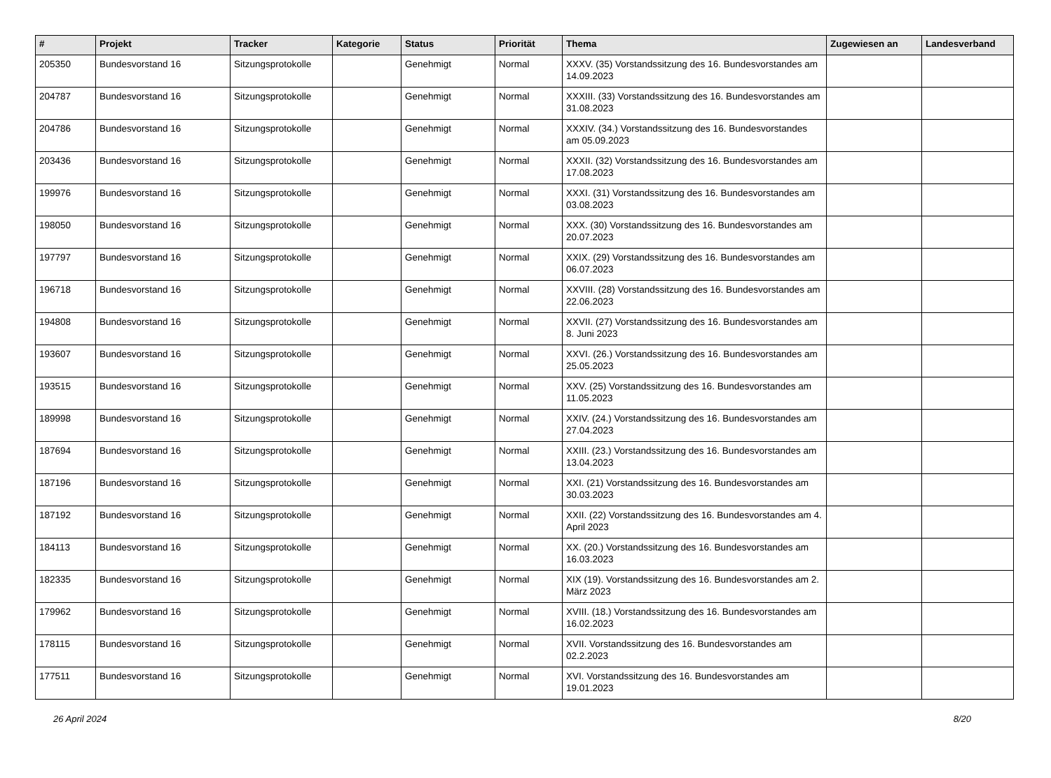| # | Projekt | Tracker | Kategorie | Status | Priorität | Thema | Zugewiesen an | Landesverband |
| --- | --- | --- | --- | --- | --- | --- | --- | --- |
| 205350 | Bundesvorstand 16 | Sitzungsprotokolle | | Genehmigt | Normal | XXXV. (35) Vorstandssitzung des 16. Bundesvorstandes am 14.09.2023 | | |
| 204787 | Bundesvorstand 16 | Sitzungsprotokolle | | Genehmigt | Normal | XXXIII. (33) Vorstandssitzung des 16. Bundesvorstandes am 31.08.2023 | | |
| 204786 | Bundesvorstand 16 | Sitzungsprotokolle | | Genehmigt | Normal | XXXIV. (34.) Vorstandssitzung des 16. Bundesvorstandes am 05.09.2023 | | |
| 203436 | Bundesvorstand 16 | Sitzungsprotokolle | | Genehmigt | Normal | XXXII. (32) Vorstandssitzung des 16. Bundesvorstandes am 17.08.2023 | | |
| 199976 | Bundesvorstand 16 | Sitzungsprotokolle | | Genehmigt | Normal | XXXI. (31) Vorstandssitzung des 16. Bundesvorstandes am 03.08.2023 | | |
| 198050 | Bundesvorstand 16 | Sitzungsprotokolle | | Genehmigt | Normal | XXX. (30) Vorstandssitzung des 16. Bundesvorstandes am 20.07.2023 | | |
| 197797 | Bundesvorstand 16 | Sitzungsprotokolle | | Genehmigt | Normal | XXIX. (29) Vorstandssitzung des 16. Bundesvorstandes am 06.07.2023 | | |
| 196718 | Bundesvorstand 16 | Sitzungsprotokolle | | Genehmigt | Normal | XXVIII. (28) Vorstandssitzung des 16. Bundesvorstandes am 22.06.2023 | | |
| 194808 | Bundesvorstand 16 | Sitzungsprotokolle | | Genehmigt | Normal | XXVII. (27) Vorstandssitzung des 16. Bundesvorstandes am 8. Juni 2023 | | |
| 193607 | Bundesvorstand 16 | Sitzungsprotokolle | | Genehmigt | Normal | XXVI. (26.) Vorstandssitzung des 16. Bundesvorstandes am 25.05.2023 | | |
| 193515 | Bundesvorstand 16 | Sitzungsprotokolle | | Genehmigt | Normal | XXV. (25) Vorstandssitzung des 16. Bundesvorstandes am 11.05.2023 | | |
| 189998 | Bundesvorstand 16 | Sitzungsprotokolle | | Genehmigt | Normal | XXIV. (24.) Vorstandssitzung des 16. Bundesvorstandes am 27.04.2023 | | |
| 187694 | Bundesvorstand 16 | Sitzungsprotokolle | | Genehmigt | Normal | XXIII. (23.) Vorstandssitzung des 16. Bundesvorstandes am 13.04.2023 | | |
| 187196 | Bundesvorstand 16 | Sitzungsprotokolle | | Genehmigt | Normal | XXI. (21) Vorstandssitzung des 16. Bundesvorstandes am 30.03.2023 | | |
| 187192 | Bundesvorstand 16 | Sitzungsprotokolle | | Genehmigt | Normal | XXII. (22) Vorstandssitzung des 16. Bundesvorstandes am 4. April 2023 | | |
| 184113 | Bundesvorstand 16 | Sitzungsprotokolle | | Genehmigt | Normal | XX. (20.) Vorstandssitzung des 16. Bundesvorstandes am 16.03.2023 | | |
| 182335 | Bundesvorstand 16 | Sitzungsprotokolle | | Genehmigt | Normal | XIX (19). Vorstandssitzung des 16. Bundesvorstandes am 2. März 2023 | | |
| 179962 | Bundesvorstand 16 | Sitzungsprotokolle | | Genehmigt | Normal | XVIII. (18.) Vorstandssitzung des 16. Bundesvorstandes am 16.02.2023 | | |
| 178115 | Bundesvorstand 16 | Sitzungsprotokolle | | Genehmigt | Normal | XVII. Vorstandssitzung des 16. Bundesvorstandes am 02.2.2023 | | |
| 177511 | Bundesvorstand 16 | Sitzungsprotokolle | | Genehmigt | Normal | XVI. Vorstandssitzung des 16. Bundesvorstandes am 19.01.2023 | | |
26 April 2024 8/20